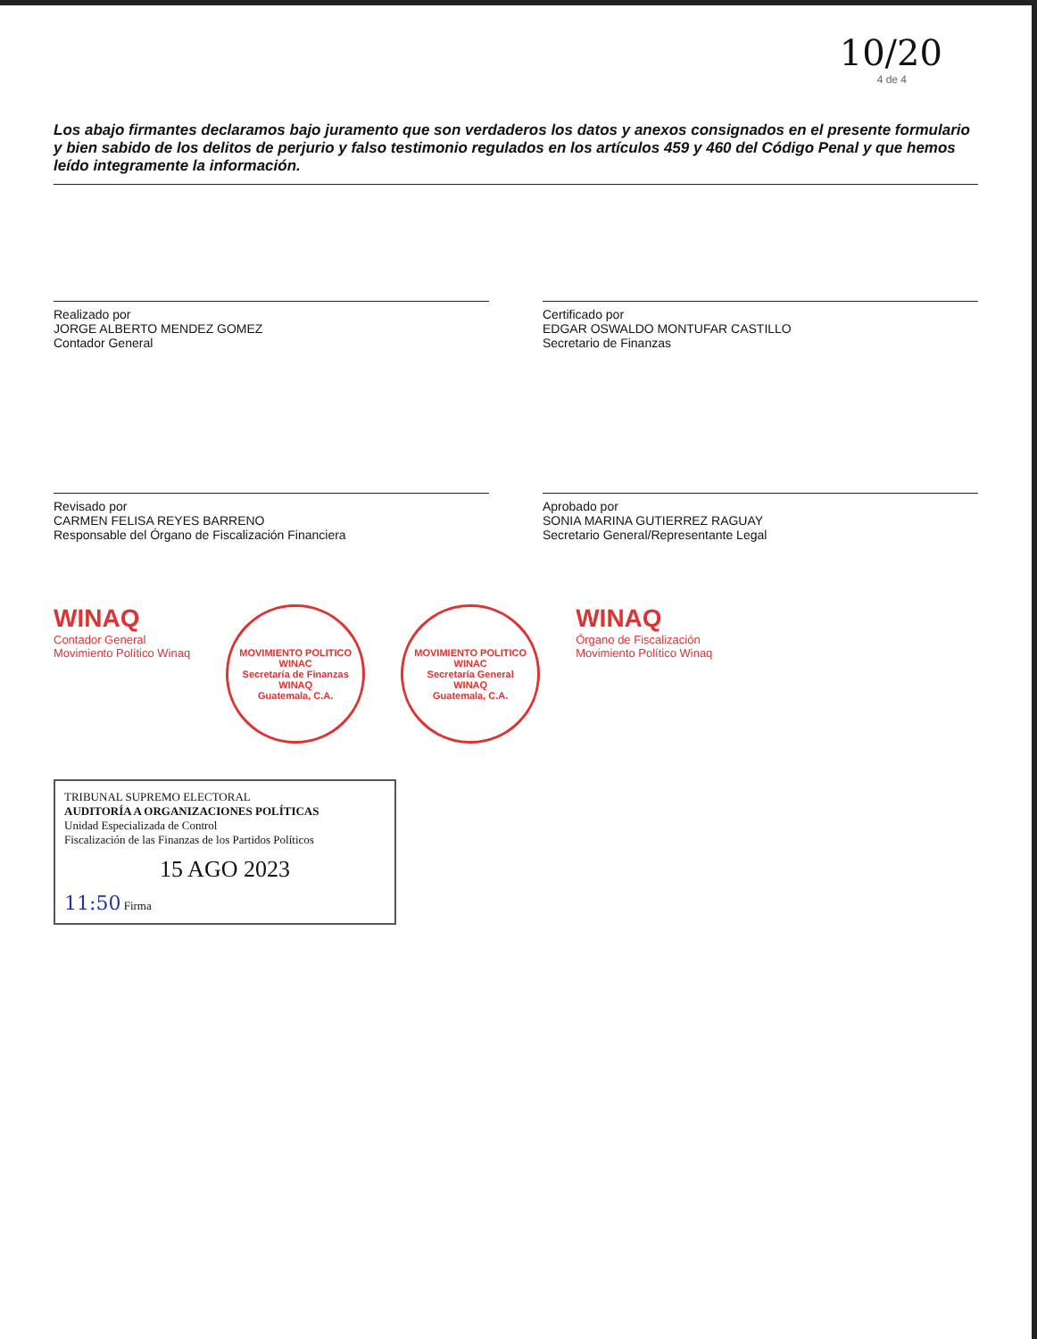10/20
4 de 4
Los abajo firmantes declaramos bajo juramento que son verdaderos los datos y anexos consignados en el presente formulario y bien sabido de los delitos de perjurio y falso testimonio regulados en los artículos 459 y 460 del Código Penal y que hemos leído integramente la información.
Realizado por
JORGE ALBERTO MENDEZ GOMEZ
Contador General
Certificado por
EDGAR OSWALDO MONTUFAR CASTILLO
Secretario de Finanzas
Revisado por
CARMEN FELISA REYES BARRENO
Responsable del Órgano de Fiscalización Financiera
Aprobado por
SONIA MARINA GUTIERREZ RAGUAY
Secretario General/Representante Legal
WINAQ
Contador General
Movimiento Político Winaq
MOVIMIENTO POLITICO WINAC
Secretaría de Finanzas
WINAQ
Guatemala, C.A.
MOVIMIENTO POLITICO WINAC
Secretaría General
WINAQ
Guatemala, C.A.
WINAQ
Órgano de Fiscalización
Movimiento Político Winaq
TRIBUNAL SUPREMO ELECTORAL
AUDITORÍA A ORGANIZACIONES POLÍTICAS
Unidad Especializada de Control
Fiscalización de las Finanzas de los Partidos Políticos
15 AGO 2023
11:50 Firma